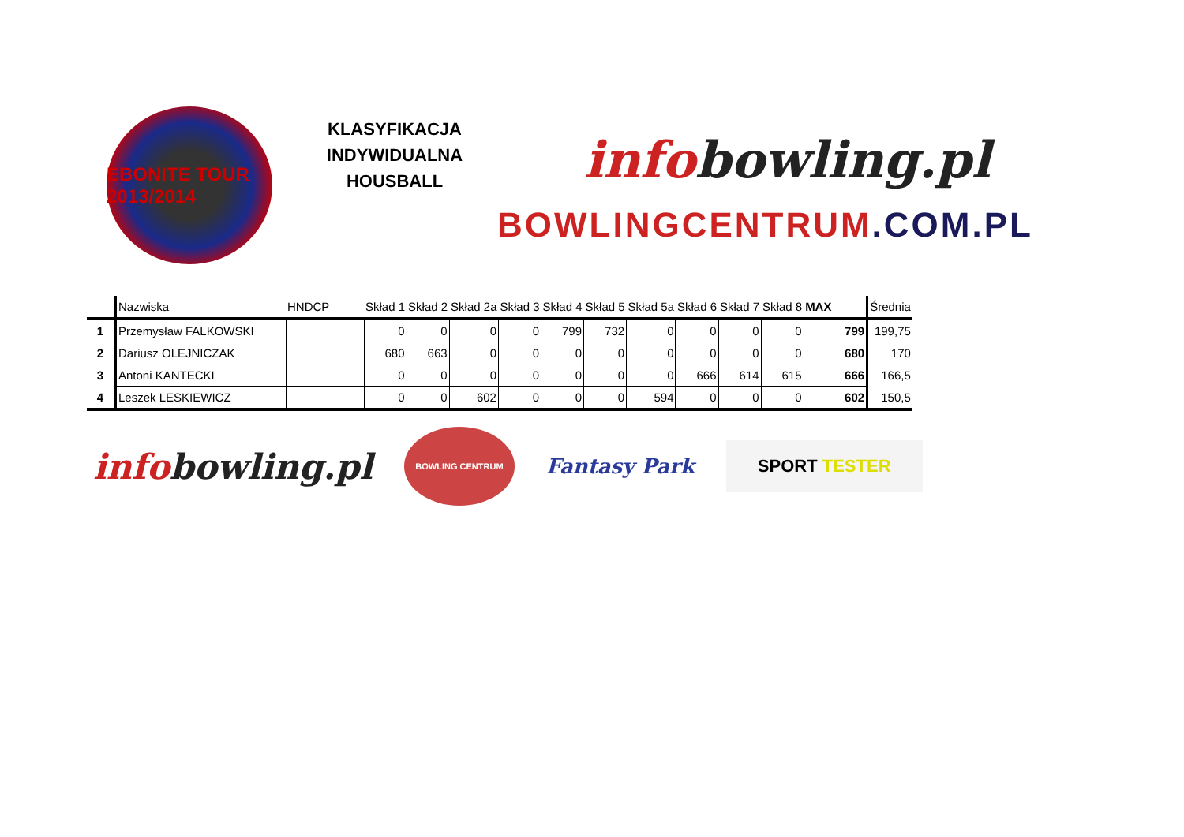EBONITE TOUR 2013/2014
KLASYFIKACJA
INDYWIDUALNA
HOUSBALL
infobowling.pl
BOWLINGCENTRUM.COM.PL
| | Nazwiska | HNDCP | Skład 1 | Skład 2 | Skład 2a | Skład 3 | Skład 4 | Skład 5 | Skład 5a | Skład 6 | Skład 7 | Skład 8 | MAX | Średnia |
| --- | --- | --- | --- | --- | --- | --- | --- | --- | --- | --- | --- | --- | --- | --- |
| 1 | Przemysław FALKOWSKI | | 0 | 0 | 0 | 0 | 799 | 732 | 0 | 0 | 0 | 0 | 799 | 199,75 |
| 2 | Dariusz OLEJNICZAK | | 680 | 663 | 0 | 0 | 0 | 0 | 0 | 0 | 0 | 0 | 680 | 170 |
| 3 | Antoni KANTECKI | | 0 | 0 | 0 | 0 | 0 | 0 | 0 | 666 | 614 | 615 | 666 | 166,5 |
| 4 | Leszek LESKIEWICZ | | 0 | 0 | 602 | 0 | 0 | 0 | 594 | 0 | 0 | 0 | 602 | 150,5 |
infobowling.pl
BOWLING CENTRUM
Fantasy Park
SPORT TESTER